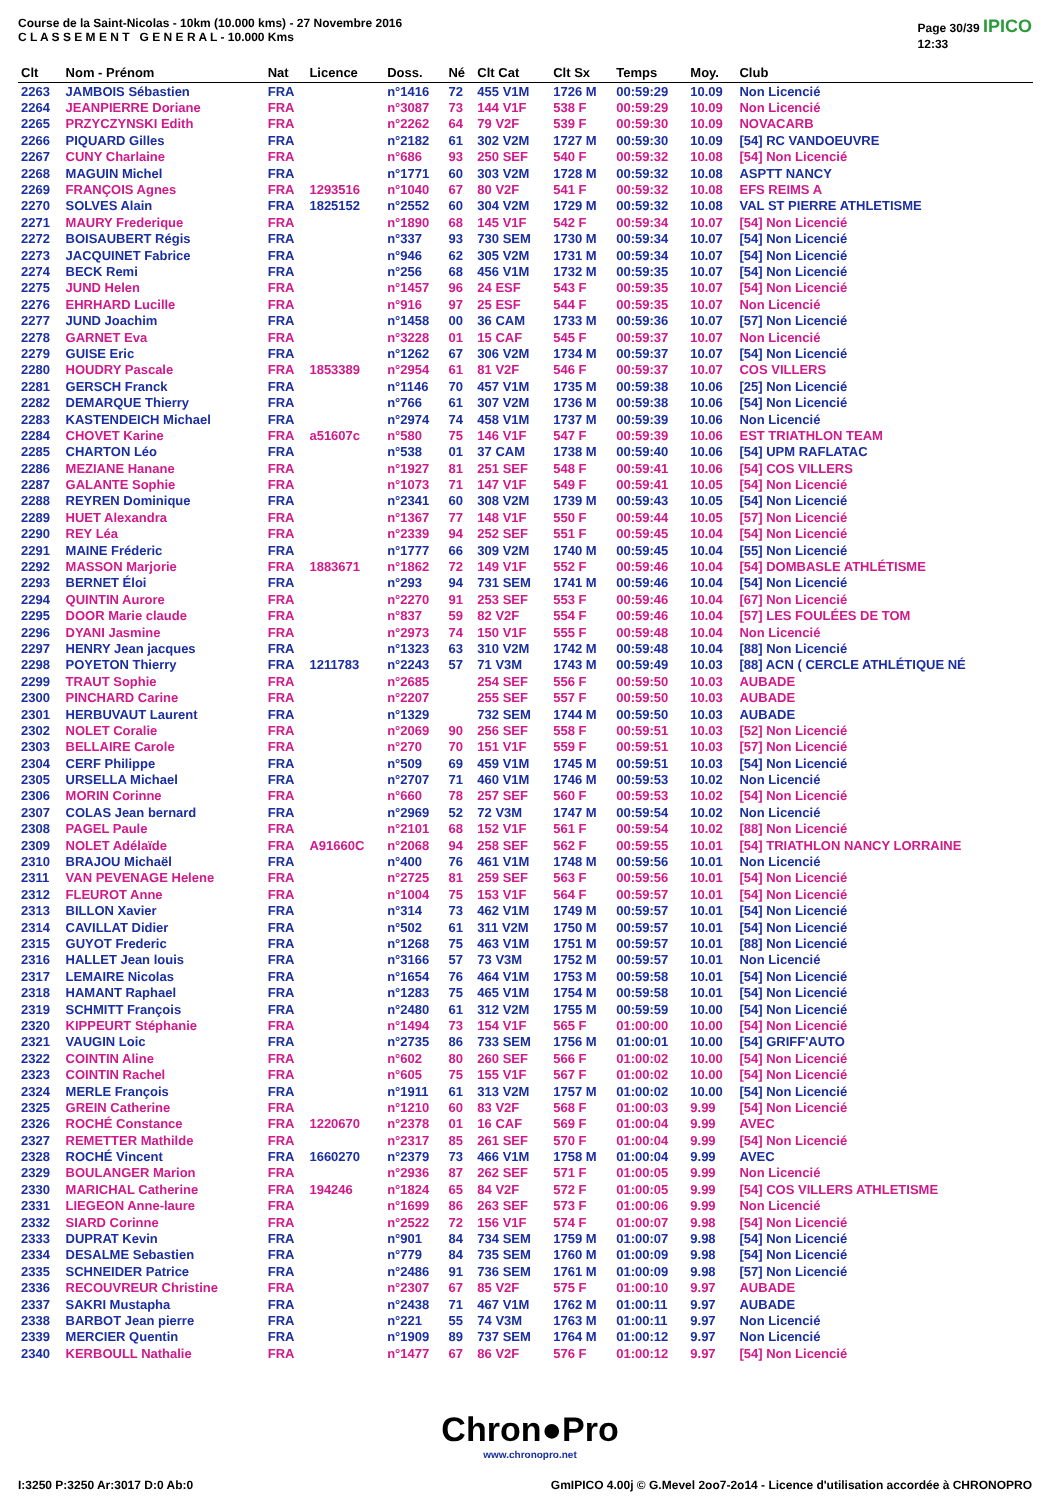Course de la Saint-Nicolas - 10km (10.000 kms) - 27 Novembre 2016
C L A S S E M E N T G E N E R A L - 10.000 Kms
Page 30/39 IPICO
12:33
| Clt | Nom - Prénom | Nat | Licence | Doss. | Né | Clt Cat | Clt Sx | Temps | Moy. | Club |
| --- | --- | --- | --- | --- | --- | --- | --- | --- | --- | --- |
| 2263 | JAMBOIS Sébastien | FRA | | n°1416 | 72 | 455 V1M | 1726 M | 00:59:29 | 10.09 | Non Licencié |
| 2264 | JEANPIERRE Doriane | FRA | | n°3087 | 73 | 144 V1F | 538 F | 00:59:29 | 10.09 | Non Licencié |
| 2265 | PRZYCZYNSKI Edith | FRA | | n°2262 | 64 | 79 V2F | 539 F | 00:59:30 | 10.09 | NOVACARB |
| 2266 | PIQUARD Gilles | FRA | | n°2182 | 61 | 302 V2M | 1727 M | 00:59:30 | 10.09 | [54] RC VANDOEUVRE |
| 2267 | CUNY Charlaine | FRA | | n°686 | 93 | 250 SEF | 540 F | 00:59:32 | 10.08 | [54] Non Licencié |
| 2268 | MAGUIN Michel | FRA | | n°1771 | 60 | 303 V2M | 1728 M | 00:59:32 | 10.08 | ASPTT NANCY |
| 2269 | FRANÇOIS Agnes | FRA | 1293516 | n°1040 | 67 | 80 V2F | 541 F | 00:59:32 | 10.08 | EFS REIMS A |
| 2270 | SOLVES Alain | FRA | 1825152 | n°2552 | 60 | 304 V2M | 1729 M | 00:59:32 | 10.08 | VAL ST PIERRE ATHLETISME |
| 2271 | MAURY Frederique | FRA | | n°1890 | 68 | 145 V1F | 542 F | 00:59:34 | 10.07 | [54] Non Licencié |
| 2272 | BOISAUBERT Régis | FRA | | n°337 | 93 | 730 SEM | 1730 M | 00:59:34 | 10.07 | [54] Non Licencié |
| 2273 | JACQUINET Fabrice | FRA | | n°946 | 62 | 305 V2M | 1731 M | 00:59:34 | 10.07 | [54] Non Licencié |
| 2274 | BECK Remi | FRA | | n°256 | 68 | 456 V1M | 1732 M | 00:59:35 | 10.07 | [54] Non Licencié |
| 2275 | JUND Helen | FRA | | n°1457 | 96 | 24 ESF | 543 F | 00:59:35 | 10.07 | [54] Non Licencié |
| 2276 | EHRHARD Lucille | FRA | | n°916 | 97 | 25 ESF | 544 F | 00:59:35 | 10.07 | Non Licencié |
| 2277 | JUND Joachim | FRA | | n°1458 | 00 | 36 CAM | 1733 M | 00:59:36 | 10.07 | [57] Non Licencié |
| 2278 | GARNET Eva | FRA | | n°3228 | 01 | 15 CAF | 545 F | 00:59:37 | 10.07 | Non Licencié |
| 2279 | GUISE Eric | FRA | | n°1262 | 67 | 306 V2M | 1734 M | 00:59:37 | 10.07 | [54] Non Licencié |
| 2280 | HOUDRY Pascale | FRA | 1853389 | n°2954 | 61 | 81 V2F | 546 F | 00:59:37 | 10.07 | COS VILLERS |
| 2281 | GERSCH Franck | FRA | | n°1146 | 70 | 457 V1M | 1735 M | 00:59:38 | 10.06 | [25] Non Licencié |
| 2282 | DEMARQUE Thierry | FRA | | n°766 | 61 | 307 V2M | 1736 M | 00:59:38 | 10.06 | [54] Non Licencié |
| 2283 | KASTENDEICH Michael | FRA | | n°2974 | 74 | 458 V1M | 1737 M | 00:59:39 | 10.06 | Non Licencié |
| 2284 | CHOVET Karine | FRA | a51607c | n°580 | 75 | 146 V1F | 547 F | 00:59:39 | 10.06 | EST TRIATHLON TEAM |
| 2285 | CHARTON Léo | FRA | | n°538 | 01 | 37 CAM | 1738 M | 00:59:40 | 10.06 | [54] UPM RAFLATAC |
| 2286 | MEZIANE Hanane | FRA | | n°1927 | 81 | 251 SEF | 548 F | 00:59:41 | 10.06 | [54] COS VILLERS |
| 2287 | GALANTE Sophie | FRA | | n°1073 | 71 | 147 V1F | 549 F | 00:59:41 | 10.05 | [54] Non Licencié |
| 2288 | REYREN Dominique | FRA | | n°2341 | 60 | 308 V2M | 1739 M | 00:59:43 | 10.05 | [54] Non Licencié |
| 2289 | HUET Alexandra | FRA | | n°1367 | 77 | 148 V1F | 550 F | 00:59:44 | 10.05 | [57] Non Licencié |
| 2290 | REY Léa | FRA | | n°2339 | 94 | 252 SEF | 551 F | 00:59:45 | 10.04 | [54] Non Licencié |
| 2291 | MAINE Fréderic | FRA | | n°1777 | 66 | 309 V2M | 1740 M | 00:59:45 | 10.04 | [55] Non Licencié |
| 2292 | MASSON Marjorie | FRA | 1883671 | n°1862 | 72 | 149 V1F | 552 F | 00:59:46 | 10.04 | [54] DOMBASLE ATHLÉTISME |
| 2293 | BERNET Éloi | FRA | | n°293 | 94 | 731 SEM | 1741 M | 00:59:46 | 10.04 | [54] Non Licencié |
| 2294 | QUINTIN Aurore | FRA | | n°2270 | 91 | 253 SEF | 553 F | 00:59:46 | 10.04 | [67] Non Licencié |
| 2295 | DOOR Marie claude | FRA | | n°837 | 59 | 82 V2F | 554 F | 00:59:46 | 10.04 | [57] LES FOULÉES DE TOM |
| 2296 | DYANI Jasmine | FRA | | n°2973 | 74 | 150 V1F | 555 F | 00:59:48 | 10.04 | Non Licencié |
| 2297 | HENRY Jean jacques | FRA | | n°1323 | 63 | 310 V2M | 1742 M | 00:59:48 | 10.04 | [88] Non Licencié |
| 2298 | POYETON Thierry | FRA | 1211783 | n°2243 | 57 | 71 V3M | 1743 M | 00:59:49 | 10.03 | [88] ACN ( CERCLE ATHLÉTIQUE NÉ |
| 2299 | TRAUT Sophie | FRA | | n°2685 | | 254 SEF | 556 F | 00:59:50 | 10.03 | AUBADE |
| 2300 | PINCHARD Carine | FRA | | n°2207 | | 255 SEF | 557 F | 00:59:50 | 10.03 | AUBADE |
| 2301 | HERBUVAUT Laurent | FRA | | n°1329 | | 732 SEM | 1744 M | 00:59:50 | 10.03 | AUBADE |
| 2302 | NOLET Coralie | FRA | | n°2069 | 90 | 256 SEF | 558 F | 00:59:51 | 10.03 | [52] Non Licencié |
| 2303 | BELLAIRE Carole | FRA | | n°270 | 70 | 151 V1F | 559 F | 00:59:51 | 10.03 | [57] Non Licencié |
| 2304 | CERF Philippe | FRA | | n°509 | 69 | 459 V1M | 1745 M | 00:59:51 | 10.03 | [54] Non Licencié |
| 2305 | URSELLA Michael | FRA | | n°2707 | 71 | 460 V1M | 1746 M | 00:59:53 | 10.02 | Non Licencié |
| 2306 | MORIN Corinne | FRA | | n°660 | 78 | 257 SEF | 560 F | 00:59:53 | 10.02 | [54] Non Licencié |
| 2307 | COLAS Jean bernard | FRA | | n°2969 | 52 | 72 V3M | 1747 M | 00:59:54 | 10.02 | Non Licencié |
| 2308 | PAGEL Paule | FRA | | n°2101 | 68 | 152 V1F | 561 F | 00:59:54 | 10.02 | [88] Non Licencié |
| 2309 | NOLET Adélaïde | FRA | A91660C | n°2068 | 94 | 258 SEF | 562 F | 00:59:55 | 10.01 | [54] TRIATHLON NANCY LORRAINE |
| 2310 | BRAJOU Michaël | FRA | | n°400 | 76 | 461 V1M | 1748 M | 00:59:56 | 10.01 | Non Licencié |
| 2311 | VAN PEVENAGE Helene | FRA | | n°2725 | 81 | 259 SEF | 563 F | 00:59:56 | 10.01 | [54] Non Licencié |
| 2312 | FLEUROT Anne | FRA | | n°1004 | 75 | 153 V1F | 564 F | 00:59:57 | 10.01 | [54] Non Licencié |
| 2313 | BILLON Xavier | FRA | | n°314 | 73 | 462 V1M | 1749 M | 00:59:57 | 10.01 | [54] Non Licencié |
| 2314 | CAVILLAT Didier | FRA | | n°502 | 61 | 311 V2M | 1750 M | 00:59:57 | 10.01 | [54] Non Licencié |
| 2315 | GUYOT Frederic | FRA | | n°1268 | 75 | 463 V1M | 1751 M | 00:59:57 | 10.01 | [88] Non Licencié |
| 2316 | HALLET Jean louis | FRA | | n°3166 | 57 | 73 V3M | 1752 M | 00:59:57 | 10.01 | Non Licencié |
| 2317 | LEMAIRE Nicolas | FRA | | n°1654 | 76 | 464 V1M | 1753 M | 00:59:58 | 10.01 | [54] Non Licencié |
| 2318 | HAMANT Raphael | FRA | | n°1283 | 75 | 465 V1M | 1754 M | 00:59:58 | 10.01 | [54] Non Licencié |
| 2319 | SCHMITT François | FRA | | n°2480 | 61 | 312 V2M | 1755 M | 00:59:59 | 10.00 | [54] Non Licencié |
| 2320 | KIPPEURT Stéphanie | FRA | | n°1494 | 73 | 154 V1F | 565 F | 01:00:00 | 10.00 | [54] Non Licencié |
| 2321 | VAUGIN Loic | FRA | | n°2735 | 86 | 733 SEM | 1756 M | 01:00:01 | 10.00 | [54] GRIFF'AUTO |
| 2322 | COINTIN Aline | FRA | | n°602 | 80 | 260 SEF | 566 F | 01:00:02 | 10.00 | [54] Non Licencié |
| 2323 | COINTIN Rachel | FRA | | n°605 | 75 | 155 V1F | 567 F | 01:00:02 | 10.00 | [54] Non Licencié |
| 2324 | MERLE François | FRA | | n°1911 | 61 | 313 V2M | 1757 M | 01:00:02 | 10.00 | [54] Non Licencié |
| 2325 | GREIN Catherine | FRA | | n°1210 | 60 | 83 V2F | 568 F | 01:00:03 | 9.99 | [54] Non Licencié |
| 2326 | ROCHÉ Constance | FRA | 1220670 | n°2378 | 01 | 16 CAF | 569 F | 01:00:04 | 9.99 | AVEC |
| 2327 | REMETTER Mathilde | FRA | | n°2317 | 85 | 261 SEF | 570 F | 01:00:04 | 9.99 | [54] Non Licencié |
| 2328 | ROCHÉ Vincent | FRA | 1660270 | n°2379 | 73 | 466 V1M | 1758 M | 01:00:04 | 9.99 | AVEC |
| 2329 | BOULANGER Marion | FRA | | n°2936 | 87 | 262 SEF | 571 F | 01:00:05 | 9.99 | Non Licencié |
| 2330 | MARICHAL Catherine | FRA | 194246 | n°1824 | 65 | 84 V2F | 572 F | 01:00:05 | 9.99 | [54] COS VILLERS ATHLETISME |
| 2331 | LIEGEON Anne-laure | FRA | | n°1699 | 86 | 263 SEF | 573 F | 01:00:06 | 9.99 | Non Licencié |
| 2332 | SIARD Corinne | FRA | | n°2522 | 72 | 156 V1F | 574 F | 01:00:07 | 9.98 | [54] Non Licencié |
| 2333 | DUPRAT Kevin | FRA | | n°901 | 84 | 734 SEM | 1759 M | 01:00:07 | 9.98 | [54] Non Licencié |
| 2334 | DESALME Sebastien | FRA | | n°779 | 84 | 735 SEM | 1760 M | 01:00:09 | 9.98 | [54] Non Licencié |
| 2335 | SCHNEIDER Patrice | FRA | | n°2486 | 91 | 736 SEM | 1761 M | 01:00:09 | 9.98 | [57] Non Licencié |
| 2336 | RECOUVREUR Christine | FRA | | n°2307 | 67 | 85 V2F | 575 F | 01:00:10 | 9.97 | AUBADE |
| 2337 | SAKRI Mustapha | FRA | | n°2438 | 71 | 467 V1M | 1762 M | 01:00:11 | 9.97 | AUBADE |
| 2338 | BARBOT Jean pierre | FRA | | n°221 | 55 | 74 V3M | 1763 M | 01:00:11 | 9.97 | Non Licencié |
| 2339 | MERCIER Quentin | FRA | | n°1909 | 89 | 737 SEM | 1764 M | 01:00:12 | 9.97 | Non Licencié |
| 2340 | KERBOULL Nathalie | FRA | | n°1477 | 67 | 86 V2F | 576 F | 01:00:12 | 9.97 | [54] Non Licencié |
Chron●Pro
www.chronopro.net
I:3250 P:3250 Ar:3017 D:0 Ab:0 GmIPICO 4.00j © G.Mevel 2oo7-2o14 - Licence d'utilisation accordée à CHRONOPRO